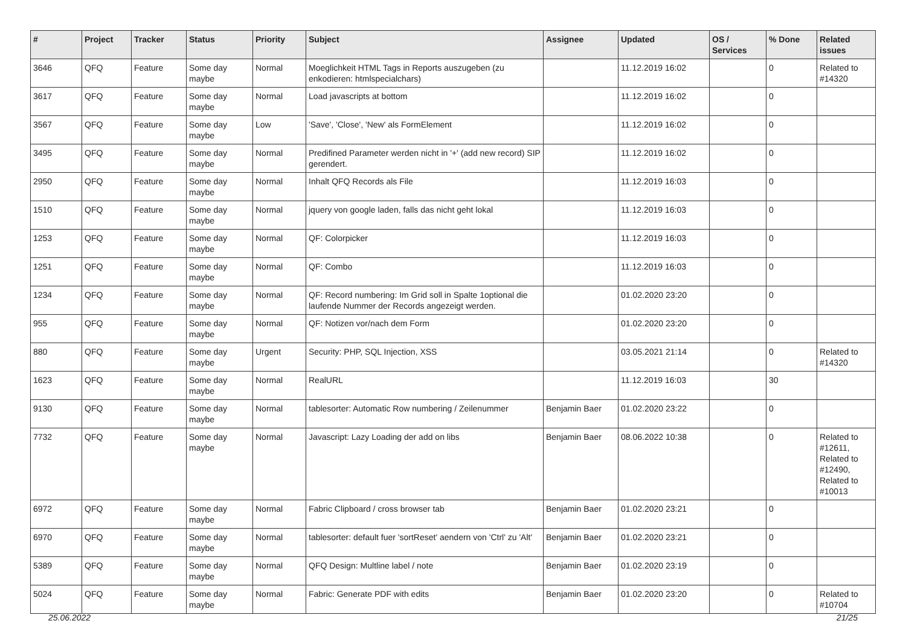| # | Project | Tracker | Status | Priority | Subject | Assignee | Updated | OS / Services | % Done | Related issues |
| --- | --- | --- | --- | --- | --- | --- | --- | --- | --- | --- |
| 3646 | QFQ | Feature | Some day maybe | Normal | Moeglichkeit HTML Tags in Reports auszugeben (zu enkodieren: htmlspecialchars) | | 11.12.2019 16:02 | | 0 | Related to #14320 |
| 3617 | QFQ | Feature | Some day maybe | Normal | Load javascripts at bottom | | 11.12.2019 16:02 | | 0 | |
| 3567 | QFQ | Feature | Some day maybe | Low | 'Save', 'Close', 'New' als FormElement | | 11.12.2019 16:02 | | 0 | |
| 3495 | QFQ | Feature | Some day maybe | Normal | Predifined Parameter werden nicht in '+' (add new record) SIP gerendert. | | 11.12.2019 16:02 | | 0 | |
| 2950 | QFQ | Feature | Some day maybe | Normal | Inhalt QFQ Records als File | | 11.12.2019 16:03 | | 0 | |
| 1510 | QFQ | Feature | Some day maybe | Normal | jquery von google laden, falls das nicht geht lokal | | 11.12.2019 16:03 | | 0 | |
| 1253 | QFQ | Feature | Some day maybe | Normal | QF: Colorpicker | | 11.12.2019 16:03 | | 0 | |
| 1251 | QFQ | Feature | Some day maybe | Normal | QF: Combo | | 11.12.2019 16:03 | | 0 | |
| 1234 | QFQ | Feature | Some day maybe | Normal | QF: Record numbering: Im Grid soll in Spalte 1optional die laufende Nummer der Records angezeigt werden. | | 01.02.2020 23:20 | | 0 | |
| 955 | QFQ | Feature | Some day maybe | Normal | QF: Notizen vor/nach dem Form | | 01.02.2020 23:20 | | 0 | |
| 880 | QFQ | Feature | Some day maybe | Urgent | Security: PHP, SQL Injection, XSS | | 03.05.2021 21:14 | | 0 | Related to #14320 |
| 1623 | QFQ | Feature | Some day maybe | Normal | RealURL | | 11.12.2019 16:03 | | 30 | |
| 9130 | QFQ | Feature | Some day maybe | Normal | tablesorter: Automatic Row numbering / Zeilenummer | Benjamin Baer | 01.02.2020 23:22 | | 0 | |
| 7732 | QFQ | Feature | Some day maybe | Normal | Javascript: Lazy Loading der add on libs | Benjamin Baer | 08.06.2022 10:38 | | 0 | Related to #12611, Related to #12490, Related to #10013 |
| 6972 | QFQ | Feature | Some day maybe | Normal | Fabric Clipboard / cross browser tab | Benjamin Baer | 01.02.2020 23:21 | | 0 | |
| 6970 | QFQ | Feature | Some day maybe | Normal | tablesorter: default fuer 'sortReset' aendern von 'Ctrl' zu 'Alt' | Benjamin Baer | 01.02.2020 23:21 | | 0 | |
| 5389 | QFQ | Feature | Some day maybe | Normal | QFQ Design: Multline label / note | Benjamin Baer | 01.02.2020 23:19 | | 0 | |
| 5024 | QFQ | Feature | Some day maybe | Normal | Fabric: Generate PDF with edits | Benjamin Baer | 01.02.2020 23:20 | | 0 | Related to #10704 |
25.06.2022 21/25